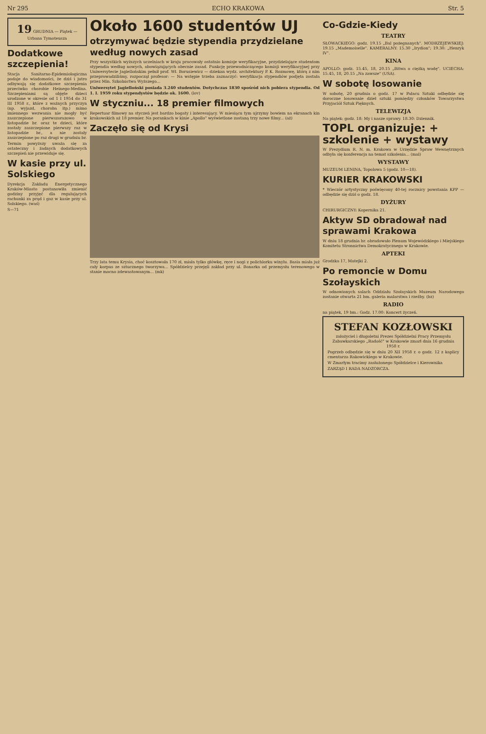Nr 295 ECHO KRAKOWA Str. 5
19 GRUDNIA — Piątek — Urbana Tymoteusza
Dodatkowe szczepienia!
Stacja Sanitarno-Epidemiologiczna podaje do wiadomości, że dziś i jutro odbywają się dodatkowe szczepienia przeciwko chorobie Heinego-Medina. Szczepieniami są objęte dzieci urodzone w okresie od 1 I 1954 do 31 III 1958 r., które z ważnych przyczyn (np. wyjazd, choroba itp.) mimo imiennego wezwania nie mogły być zaszczepione pierwszorazowo w listopadzie br. oraz te dzieci, które zostały zaszczepione pierwszy raz w listopadzie br., a nie zostały zaszczepione po raz drugi w grudniu br.
Termin powyższy uważa się za ostateczny i żadnych dodatkowych szczepień nie przewiduje się.
W kasie przy ul. Solskiego
Dyrekcja Zakładu Energetycznego Kraków-Miasto postanowiła zmienić godziny przyjęć dla regulujących rachunki za prąd i gaz w kasie przy ul. Solskiego. (waś)
S—71
Około 1600 studentów UJ
otrzymywać będzie stypendia przydzielane według nowych zasad
Przy wszystkich wyższych uczelniach w kraju pracowały ostatnio komisje weryfikacyjne, przydzielające studentom stypendia według nowych, obowiązujących obecnie zasad. Funkcję przewodniczącego komisji weryfikacyjnej przy Uniwersytecie Jagiellońskim pełnił prof. Wł. Borusiewicz — dziekan wydz. architektury P. K. Rozmowę, którą z nim przeprowadziliśmy, rozpoczął profesor: — Na wstępie trzeba zaznaczyć: weryfikacja stypendiów podjęta została przez Min. Szkolnictwa Wyższego...
Uniwersytet Jagielloński posiada 3.240 studentów. Dotychczas 1830 spośród nich pobiera stypendia. Od 1. I. 1959 roku stypendystów będzie ok. 1600. (lov)
W styczniu... 18 premier filmowych
Repertuar filmowy na styczeń jest bardzo bogaty i interesujący. W miesiącu tym ujrzymy bowiem na ekranach kin krakowskich aż 18 premier. Na porankach w kinie „Apollo" wyświetlone zostaną trzy nowe filmy... (aż)
Zaczęło się od Krysi
Trzy lata temu Krysia, choć kosztowała 170 zł, miała tylko główkę, ręce i nogi z polichlorku winylu. Basia miała już cały korpus ze sztucznego tworzywa... Spółdzielcy przejęli zakład przy ul. Bonarka od przemysłu terenowego w stanie mocno zdewastowanym... (mk)
Co-Gdzie-Kiedy
TEATRY
SŁOWACKIEGO: godz. 19.15 „Bal pożegnanych". MODRZEJEWSKIEJ: 19.15 „Mademoiselle". KAMERALNY: 15.30 „Irydion"; 19.30: „Henryk IV".
KINA
APOLLO: godz. 15.45, 18, 20.15 „Bitwa o ciężką wodę". UCIECHA: 15.45, 18, 20.15 „Na zawsze" (USA).
W sobotę losowanie
W sobotę, 20 grudnia o godz. 17 w Pałacu Sztuki odbędzie się doroczne losowanie dzieł sztuki pomiędzy członków Towarzystwa Przyjaciół Sztuk Pięknych.
TELEWIZJA
Na piątek: godz. 18: My i nasze sprawy. 18.30: Dziennik.
TOPL organizuje: + szkolenie + wystawy
W Prezydium R. N. m. Krakowa w Urzędzie Spraw Wewnętrznych odbyła się konferencja na temat szkolenia... (mal)
WYSTAWY
MUZEUM LENINA, Topolowa 5 (godz. 10—18).
KURIER KRAKOWSKI
* Wieczór artystyczny poświęcony 40-tej rocznicy powstania KPP — odbędzie się dziś o godz. 18.
DYŻURY
CHIRURGICZNY: Kopernika 21.
Aktyw SD obradował nad sprawami Krakowa
W dniu 18 grudnia br. obradowało Plenum Wojewódzkiego i Miejskiego Komitetu Stronnictwa Demokratycznego w Krakowie.
APTEKI
Grodzka 17, Matejki 2.
Po remoncie w Domu Szołayskich
W odnowionych salach Oddziału Szołayskich Muzeum Narodowego zostanie otwarta 21 bm. galeria malarstwa i rzeźby. (bz)
RADIO
na piątek, 19 bm.: Godz. 17.00: Koncert życzeń.
STEFAN KOZŁOWSKI
założyciel i długoletni Prezes Spółdzielni Pracy Przemysłu Zabawkarskiego „Radość" w Krakowie zmarł dnia 16 grudnia 1958 r.
Pogrzeb odbędzie się w dniu 20 XII 1958 r. o godz. 12 z kaplicy cmentarza Rakowickiego w Krakowie.
W Zmarłym tracimy zasłużonego Spółdzielce i Kierownika
ZARZĄD I RADA NADZORCZA.